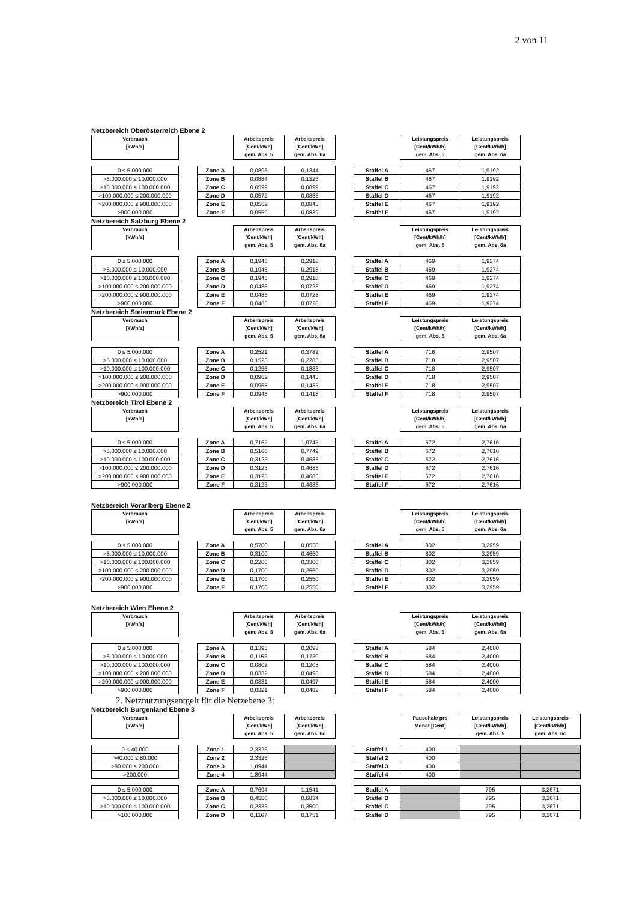2 von 11
Netzbereich Oberösterreich Ebene 2
| Verbrauch [kWh/a] | | | Arbeitspreis [Cent/kWh] gem. Abs. 5 | Arbeitspreis [Cent/kWh] gem. Abs. 6a | | | Leistungspreis [Cent/kWh/h] gem. Abs. 5 | Leistungspreis [Cent/kWh/h] gem. Abs. 6a |
| 0 ≤ 5.000.000 | | Zone A | 0,0896 | 0,1344 | | Staffel A | 467 | 1,9192 |
| >5.000.000 ≤ 10.000.000 | | Zone B | 0,0884 | 0,1326 | | Staffel B | 467 | 1,9192 |
| >10.000.000 ≤ 100.000.000 | | Zone C | 0,0599 | 0,0899 | | Staffel C | 467 | 1,9192 |
| >100.000.000 ≤ 200.000.000 | | Zone D | 0,0572 | 0,0858 | | Staffel D | 467 | 1,9192 |
| >200.000.000 ≤ 900.000.000 | | Zone E | 0,0562 | 0,0843 | | Staffel E | 467 | 1,9192 |
| >900.000.000 | | Zone F | 0,0559 | 0,0839 | | Staffel F | 467 | 1,9192 |
Netzbereich Salzburg Ebene 2
| Verbrauch [kWh/a] | | | Arbeitspreis [Cent/kWh] gem. Abs. 5 | Arbeitspreis [Cent/kWh] gem. Abs. 6a | | | Leistungspreis [Cent/kWh/h] gem. Abs. 5 | Leistungspreis [Cent/kWh/h] gem. Abs. 6a |
| 0 ≤ 5.000.000 | | Zone A | 0,1945 | 0,2918 | | Staffel A | 469 | 1,9274 |
| >5.000.000 ≤ 10.000.000 | | Zone B | 0,1945 | 0,2918 | | Staffel B | 469 | 1,9274 |
| >10.000.000 ≤ 100.000.000 | | Zone C | 0,1945 | 0,2918 | | Staffel C | 469 | 1,9274 |
| >100.000.000 ≤ 200.000.000 | | Zone D | 0,0485 | 0,0728 | | Staffel D | 469 | 1,9274 |
| >200.000.000 ≤ 900.000.000 | | Zone E | 0,0485 | 0,0728 | | Staffel E | 469 | 1,9274 |
| >900.000.000 | | Zone F | 0,0485 | 0,0728 | | Staffel F | 469 | 1,9274 |
Netzbereich Steiermark Ebene 2
| Verbrauch [kWh/a] | | | Arbeitspreis [Cent/kWh] gem. Abs. 5 | Arbeitspreis [Cent/kWh] gem. Abs. 6a | | | Leistungspreis [Cent/kWh/h] gem. Abs. 5 | Leistungspreis [Cent/kWh/h] gem. Abs. 6a |
| 0 ≤ 5.000.000 | | Zone A | 0,2521 | 0,3782 | | Staffel A | 718 | 2,9507 |
| >5.000.000 ≤ 10.000.000 | | Zone B | 0,1523 | 0,2285 | | Staffel B | 718 | 2,9507 |
| >10.000.000 ≤ 100.000.000 | | Zone C | 0,1255 | 0,1883 | | Staffel C | 718 | 2,9507 |
| >100.000.000 ≤ 200.000.000 | | Zone D | 0,0962 | 0,1443 | | Staffel D | 718 | 2,9507 |
| >200.000.000 ≤ 900.000.000 | | Zone E | 0,0955 | 0,1433 | | Staffel E | 718 | 2,9507 |
| >900.000.000 | | Zone F | 0,0945 | 0,1418 | | Staffel F | 718 | 2,9507 |
Netzbereich Tirol Ebene 2
| Verbrauch [kWh/a] | | | Arbeitspreis [Cent/kWh] gem. Abs. 5 | Arbeitspreis [Cent/kWh] gem. Abs. 6a | | | Leistungspreis [Cent/kWh/h] gem. Abs. 5 | Leistungspreis [Cent/kWh/h] gem. Abs. 6a |
| 0 ≤ 5.000.000 | | Zone A | 0,7162 | 1,0743 | | Staffel A | 672 | 2,7616 |
| >5.000.000 ≤ 10.000.000 | | Zone B | 0,5166 | 0,7749 | | Staffel B | 672 | 2,7616 |
| >10.000.000 ≤ 100.000.000 | | Zone C | 0,3123 | 0,4685 | | Staffel C | 672 | 2,7616 |
| >100.000.000 ≤ 200.000.000 | | Zone D | 0,3123 | 0,4685 | | Staffel D | 672 | 2,7616 |
| >200.000.000 ≤ 900.000.000 | | Zone E | 0,3123 | 0,4685 | | Staffel E | 672 | 2,7616 |
| >900.000.000 | | Zone F | 0,3123 | 0,4685 | | Staffel F | 672 | 2,7616 |
Netzbereich Vorarlberg Ebene 2
| Verbrauch [kWh/a] | | | Arbeitspreis [Cent/kWh] gem. Abs. 5 | Arbeitspreis [Cent/kWh] gem. Abs. 6a | | | Leistungspreis [Cent/kWh/h] gem. Abs. 5 | Leistungspreis [Cent/kWh/h] gem. Abs. 6a |
| 0 ≤ 5.000.000 | | Zone A | 0,5700 | 0,8550 | | Staffel A | 802 | 3,2959 |
| >5.000.000 ≤ 10.000.000 | | Zone B | 0,3100 | 0,4650 | | Staffel B | 802 | 3,2959 |
| >10.000.000 ≤ 100.000.000 | | Zone C | 0,2200 | 0,3300 | | Staffel C | 802 | 3,2959 |
| >100.000.000 ≤ 200.000.000 | | Zone D | 0,1700 | 0,2550 | | Staffel D | 802 | 3,2959 |
| >200.000.000 ≤ 900.000.000 | | Zone E | 0,1700 | 0,2550 | | Staffel E | 802 | 3,2959 |
| >900.000.000 | | Zone F | 0,1700 | 0,2550 | | Staffel F | 802 | 3,2959 |
Netzbereich Wien Ebene 2
| Verbrauch [kWh/a] | | | Arbeitspreis [Cent/kWh] gem. Abs. 5 | Arbeitspreis [Cent/kWh] gem. Abs. 6a | | | Leistungspreis [Cent/kWh/h] gem. Abs. 5 | Leistungspreis [Cent/kWh/h] gem. Abs. 6a |
| 0 ≤ 5.000.000 | | Zone A | 0,1395 | 0,2093 | | Staffel A | 584 | 2,4000 |
| >5.000.000 ≤ 10.000.000 | | Zone B | 0,1153 | 0,1730 | | Staffel B | 584 | 2,4000 |
| >10.000.000 ≤ 100.000.000 | | Zone C | 0,0802 | 0,1203 | | Staffel C | 584 | 2,4000 |
| >100.000.000 ≤ 200.000.000 | | Zone D | 0,0332 | 0,0498 | | Staffel D | 584 | 2,4000 |
| >200.000.000 ≤ 900.000.000 | | Zone E | 0,0331 | 0,0497 | | Staffel E | 584 | 2,4000 |
| >900.000.000 | | Zone F | 0,0321 | 0,0482 | | Staffel F | 584 | 2,4000 |
2. Netznutzungsentgelt für die Netzebene 3:
Netzbereich Burgenland Ebene 3
| Verbrauch [kWh/a] | | | Arbeitspreis [Cent/kWh] gem. Abs. 5 | Arbeitspreis [Cent/kWh] gem. Abs. 6c | | | Pauschale pro Monat [Cent] | Leistungspreis [Cent/kWh/h] gem. Abs. 5 | Leistungspreis [Cent/kWh/h] gem. Abs. 6c |
| 0 ≤ 40.000 | | Zone 1 | 2,3326 | | | Staffel 1 | 400 | | |
| >40.000 ≤ 80.000 | | Zone 2 | 2,3326 | | | Staffel 2 | 400 | | |
| >80.000 ≤ 200.000 | | Zone 3 | 1,8944 | | | Staffel 3 | 400 | | |
| >200.000 | | Zone 4 | 1,8944 | | | Staffel 4 | 400 | | |
| 0 ≤ 5.000.000 | | Zone A | 0,7694 | 1,1541 | | Staffel A | | 795 | 3,2671 |
| >5.000.000 ≤ 10.000.000 | | Zone B | 0,4556 | 0,6834 | | Staffel B | | 795 | 3,2671 |
| >10.000.000 ≤ 100.000.000 | | Zone C | 0,2333 | 0,3500 | | Staffel C | | 795 | 3,2671 |
| >100.000.000 | | Zone D | 0,1167 | 0,1751 | | Staffel D | | 795 | 3,2671 |